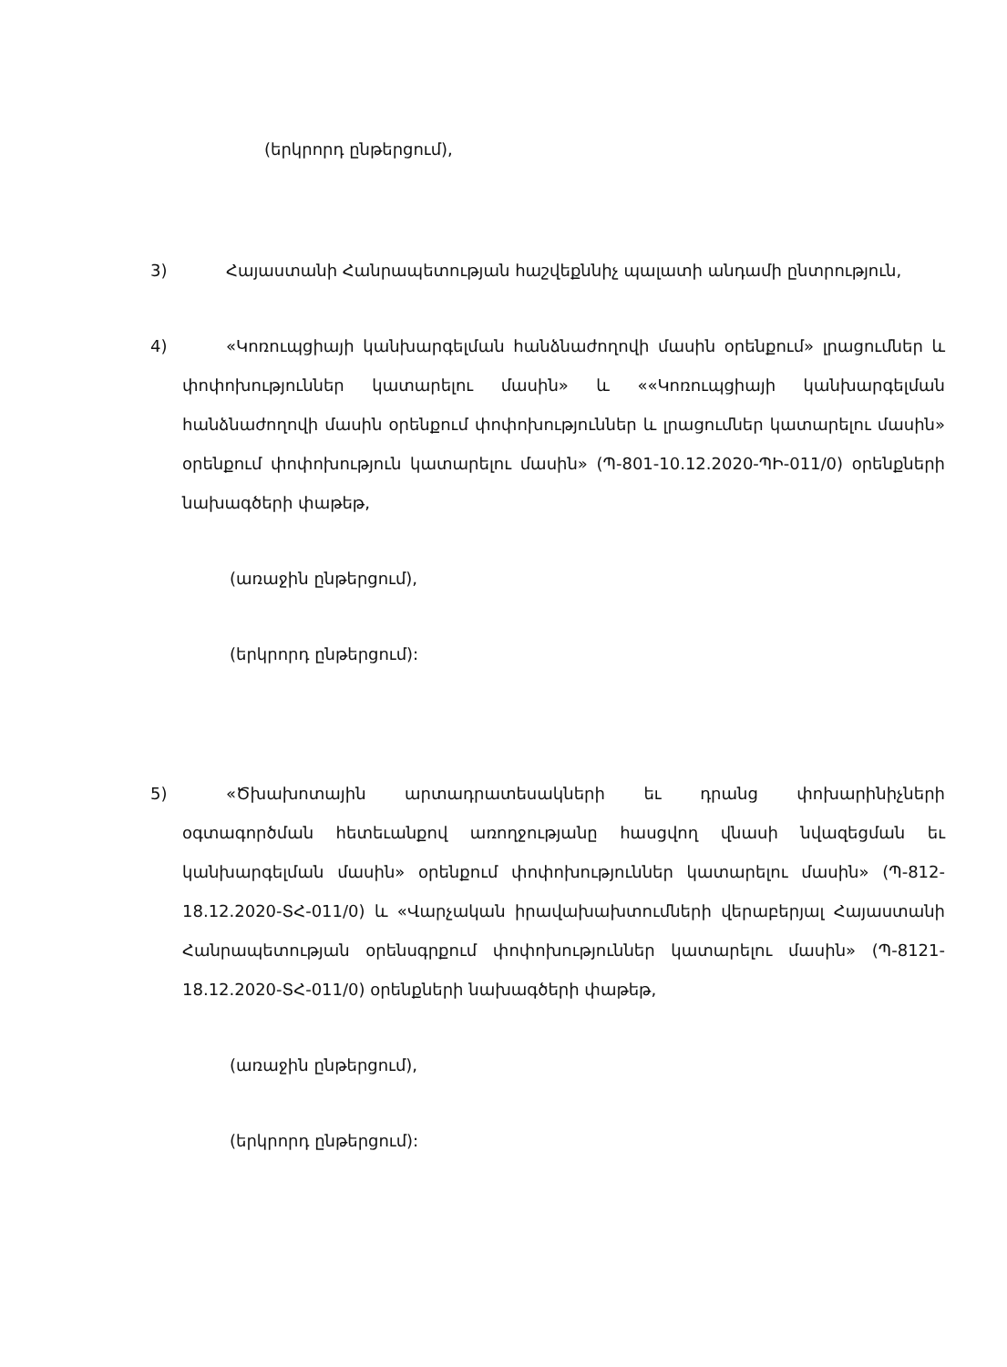(երկրորդ ընթերցում),
3) Հայաստանի Հանրապետության հաշվեքննիչ պալատի անդամի ընտրություն,
4) «Կոռուպցիայի կանխարգելման հանձնաժողովի մասին օրենքում» լրացումներ և փոփոխություններ կատարելու մասին» և ««Կոռուպցիայի կանխարգելման հանձնաժողովի մասին օրենքում փոփոխություններ և լրացումներ կատարելու մասին» օրենքում փոփոխություն կատարելու մասին» (Պ-801-10.12.2020-ՊԻ-011/0) օրենքների նախագծերի փաթեթ,
(առաջին ընթերցում),
(երկրորդ ընթերցում):
5) «Ծխախոտային արտադրատեսակների եւ դրանց փոխարինիչների օգտագործման հետեւանքով առողջությանը հասցվող վնասի նվազեցման եւ կանխարգելման մասին» օրենքում փոփոխություններ կատարելու մասին» (Պ-812-18.12.2020-ՏՀ-011/0) և «Վարչական իրավախախտումների վերաբերյալ Հայաստանի Հանրապետության օրենսգրքում փոփոխություններ կատարելու մասին» (Պ-8121-18.12.2020-ՏՀ-011/0) օրենքների նախագծերի փաթեթ,
(առաջին ընթերցում),
(երկրորդ ընթերցում):